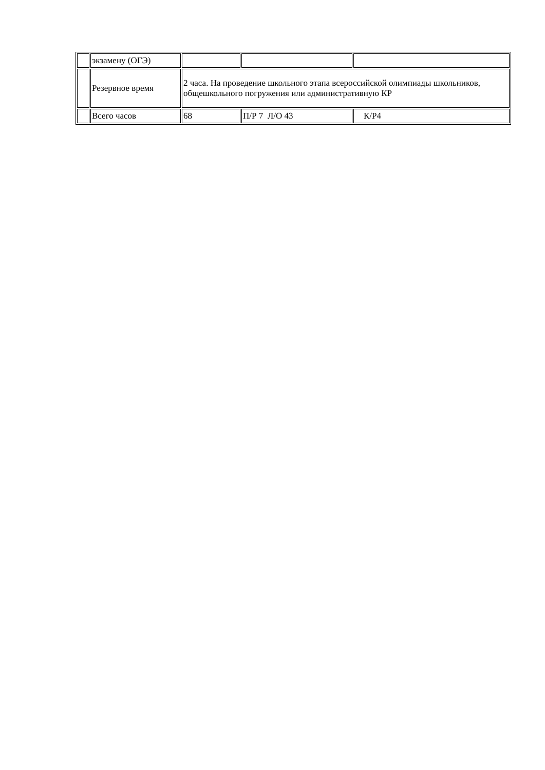| | экзамену (ОГЭ) | | | |
| | Резервное время | 2 часа. На проведение школьного этапа всероссийской олимпиады школьников, общешкольного погружения или административную КР | | |
| | Всего часов | 68 | П/Р 7 Л/О 43 | К/Р4 |